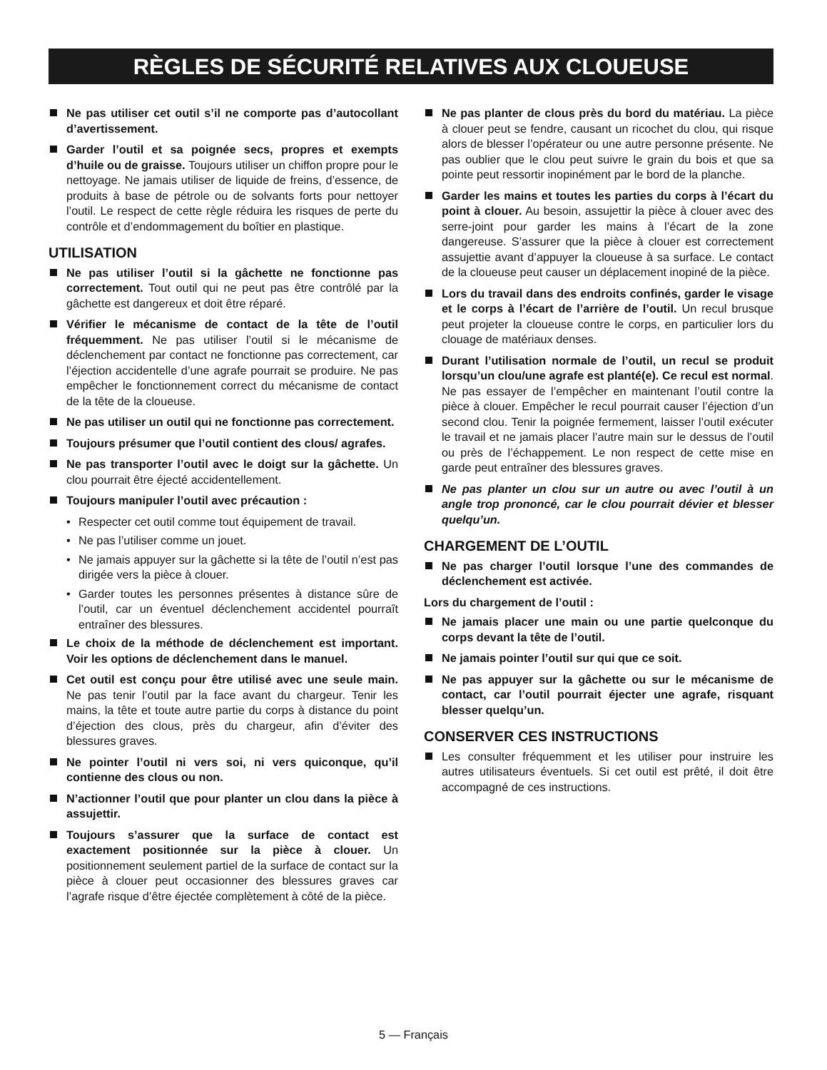RÈGLES DE SÉCURITÉ RELATIVES AUX CLOUEUSE
Ne pas utiliser cet outil s’il ne comporte pas d’autocollant d’avertissement.
Garder l’outil et sa poignée secs, propres et exempts d’huile ou de graisse. Toujours utiliser un chiffon propre pour le nettoyage. Ne jamais utiliser de liquide de freins, d’essence, de produits à base de pétrole ou de solvants forts pour nettoyer l’outil. Le respect de cette règle réduira les risques de perte du contrôle et d’endommagement du boîtier en plastique.
UTILISATION
Ne pas utiliser l’outil si la gâchette ne fonctionne pas correctement. Tout outil qui ne peut pas être contrôlé par la gâchette est dangereux et doit être réparé.
Vérifier le mécanisme de contact de la tête de l’outil fréquemment. Ne pas utiliser l’outil si le mécanisme de déclenchement par contact ne fonctionne pas correctement, car l’éjection accidentelle d’une agrafe pourrait se produire. Ne pas empêcher le fonctionnement correct du mécanisme de contact de la tête de la cloueuse.
Ne pas utiliser un outil qui ne fonctionne pas correctement.
Toujours présumer que l’outil contient des clous/ agrafes.
Ne pas transporter l’outil avec le doigt sur la gâchette. Un clou pourrait être éjecté accidentellement.
Toujours manipuler l’outil avec précaution :
• Respecter cet outil comme tout équipement de travail.
• Ne pas l’utiliser comme un jouet.
• Ne jamais appuyer sur la gâchette si la tête de l’outil n’est pas dirigée vers la pièce à clouer.
• Garder toutes les personnes présentes à distance sûre de l’outil, car un éventuel déclenchement accidentel pourraît entraîner des blessures.
Le choix de la méthode de déclenchement est important. Voir les options de déclenchement dans le manuel.
Cet outil est conçu pour être utilisé avec une seule main. Ne pas tenir l’outil par la face avant du chargeur. Tenir les mains, la tête et toute autre partie du corps à distance du point d’éjection des clous, près du chargeur, afin d’éviter des blessures graves.
Ne pointer l’outil ni vers soi, ni vers quiconque, qu’il contienne des clous ou non.
N’actionner l’outil que pour planter un clou dans la pièce à assujettir.
Toujours s’assurer que la surface de contact est exactement positionnée sur la pièce à clouer. Un positionnement seulement partiel de la surface de contact sur la pièce à clouer peut occasionner des blessures graves car l’agrafe risque d’être éjectée complètement à côté de la pièce.
Ne pas planter de clous près du bord du matériau. La pièce à clouer peut se fendre, causant un ricochet du clou, qui risque alors de blesser l’opérateur ou une autre personne présente. Ne pas oublier que le clou peut suivre le grain du bois et que sa pointe peut ressortir inopinément par le bord de la planche.
Garder les mains et toutes les parties du corps à l’écart du point à clouer. Au besoin, assujettir la pièce à clouer avec des serre-joint pour garder les mains à l’écart de la zone dangereuse. S’assurer que la pièce à clouer est correctement assujettie avant d’appuyer la cloueuse à sa surface. Le contact de la cloueuse peut causer un déplacement inopiné de la pièce.
Lors du travail dans des endroits confinés, garder le visage et le corps à l’écart de l’arrière de l’outil. Un recul brusque peut projeter la cloueuse contre le corps, en particulier lors du clouage de matériaux denses.
Durant l’utilisation normale de l’outil, un recul se produit lorsqu’un clou/une agrafe est planté(e). Ce recul est normal. Ne pas essayer de l’empêcher en maintenant l’outil contre la pièce à clouer. Empêcher le recul pourrait causer l’éjection d’un second clou. Tenir la poignée fermement, laisser l’outil exécuter le travail et ne jamais placer l’autre main sur le dessus de l’outil ou près de l’échappement. Le non respect de cette mise en garde peut entraîner des blessures graves.
Ne pas planter un clou sur un autre ou avec l’outil à un angle trop prononcé, car le clou pourrait dévier et blesser quelqu’un.
CHARGEMENT DE L’OUTIL
Ne pas charger l’outil lorsque l’une des commandes de déclenchement est activée.
Lors du chargement de l’outil :
Ne jamais placer une main ou une partie quelconque du corps devant la tête de l’outil.
Ne jamais pointer l’outil sur qui que ce soit.
Ne pas appuyer sur la gâchette ou sur le mécanisme de contact, car l’outil pourrait éjecter une agrafe, risquant blesser quelqu’un.
CONSERVER CES INSTRUCTIONS
Les consulter fréquemment et les utiliser pour instruire les autres utilisateurs éventuels. Si cet outil est prêté, il doit être accompagné de ces instructions.
5 — Français